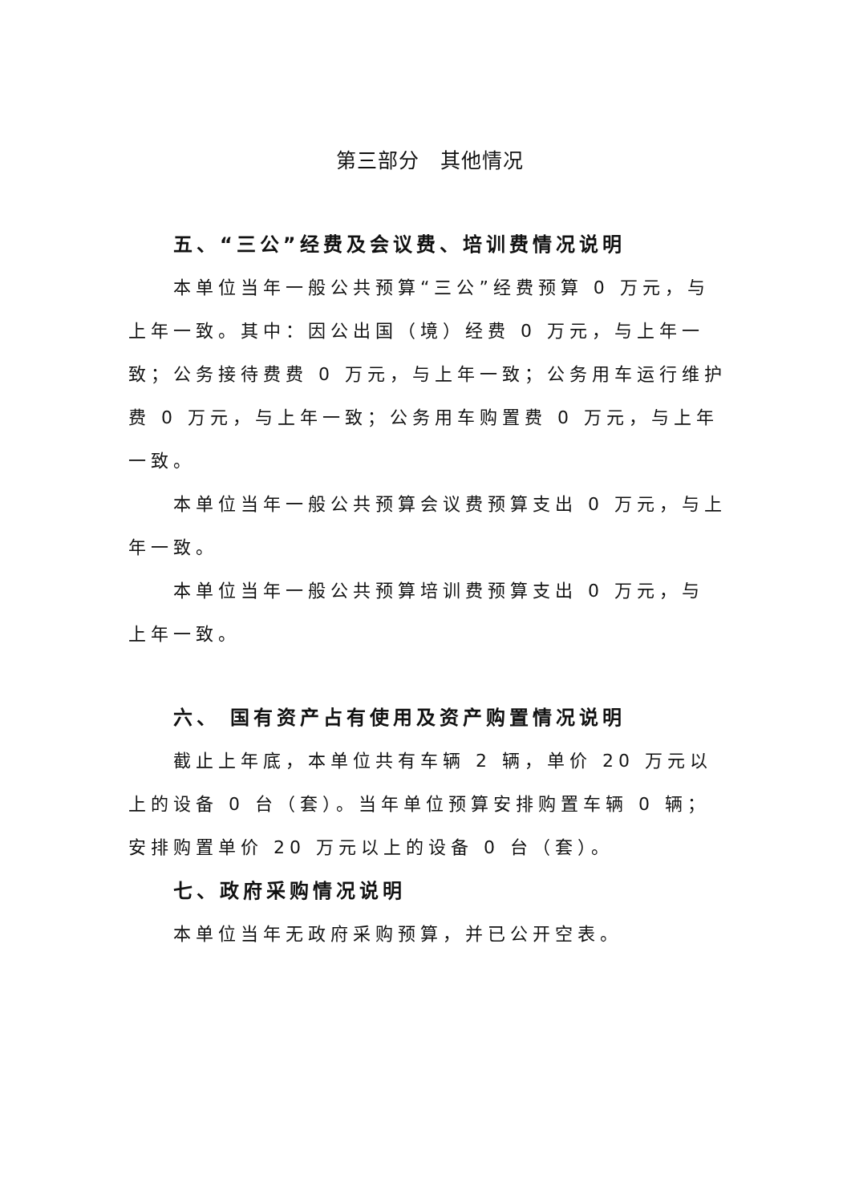第三部分　其他情况
五、“三公”经费及会议费、培训费情况说明
本单位当年一般公共预算“三公”经费预算 0 万元，与上年一致。其中：因公出国（境）经费 0 万元，与上年一致；公务接待费费 0 万元，与上年一致；公务用车运行维护费 0 万元，与上年一致；公务用车购置费 0 万元，与上年一致。
本单位当年一般公共预算会议费预算支出 0 万元，与上年一致。
本单位当年一般公共预算培训费预算支出 0 万元，与
上年一致。
六、 国有资产占有使用及资产购置情况说明
截止上年底，本单位共有车辆 2 辆，单价 20 万元以上的设备 0 台（套）。当年单位预算安排购置车辆 0 辆；安排购置单价 20 万元以上的设备 0 台（套）。
七、政府采购情况说明
本单位当年无政府采购预算，并已公开空表。